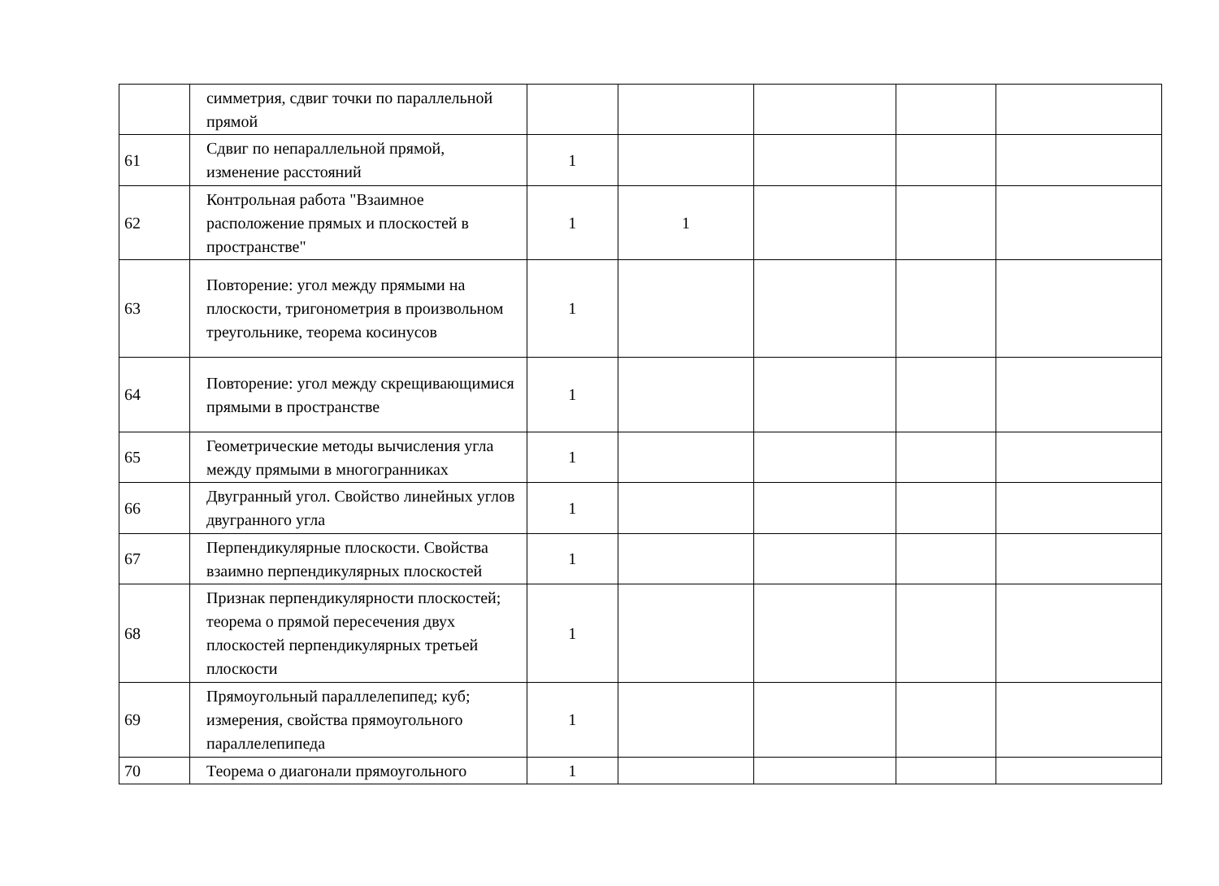| | симметрия, сдвиг точки по параллельной прямой | | | | | |
| 61 | Сдвиг по непараллельной прямой, изменение расстояний | 1 | | | | |
| 62 | Контрольная работа "Взаимное расположение прямых и плоскостей в пространстве" | 1 | 1 | | | |
| 63 | Повторение: угол между прямыми на плоскости, тригонометрия в произвольном треугольнике, теорема косинусов | 1 | | | | |
| 64 | Повторение: угол между скрещивающимися прямыми в пространстве | 1 | | | | |
| 65 | Геометрические методы вычисления угла между прямыми в многогранниках | 1 | | | | |
| 66 | Двугранный угол. Свойство линейных углов двугранного угла | 1 | | | | |
| 67 | Перпендикулярные плоскости. Свойства взаимно перпендикулярных плоскостей | 1 | | | | |
| 68 | Признак перпендикулярности плоскостей; теорема о прямой пересечения двух плоскостей перпендикулярных третьей плоскости | 1 | | | | |
| 69 | Прямоугольный параллелепипед; куб; измерения, свойства прямоугольного параллелепипеда | 1 | | | | |
| 70 | Теорема о диагонали прямоугольного | 1 | | | | |